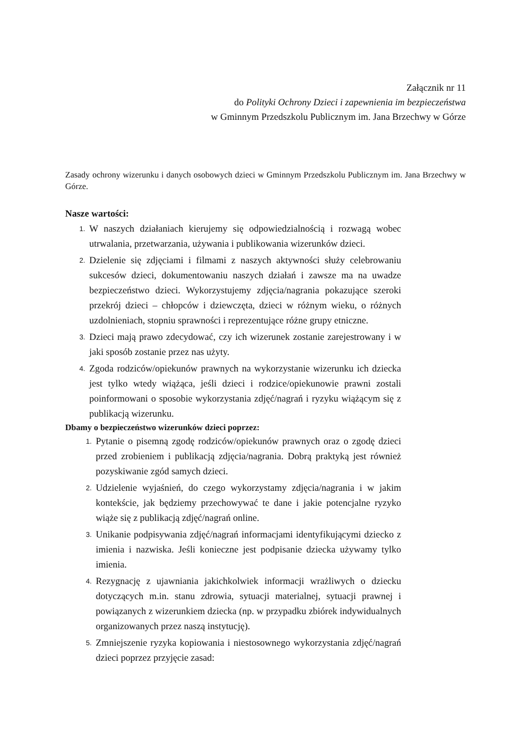Załącznik nr 11
do Polityki Ochrony Dzieci i zapewnienia im bezpieczeństwa
w Gminnym Przedszkolu Publicznym im. Jana Brzechwy w Górze
Zasady ochrony wizerunku i danych osobowych dzieci w Gminnym Przedszkolu Publicznym im. Jana Brzechwy w Górze.
Nasze wartości:
1. W naszych działaniach kierujemy się odpowiedzialnością i rozwagą wobec utrwalania, przetwarzania, używania i publikowania wizerunków dzieci.
2. Dzielenie się zdjęciami i filmami z naszych aktywności służy celebrowaniu sukcesów dzieci, dokumentowaniu naszych działań i zawsze ma na uwadze bezpieczeństwo dzieci. Wykorzystujemy zdjęcia/nagrania pokazujące szeroki przekrój dzieci – chłopców i dziewczęta, dzieci w różnym wieku, o różnych uzdolnieniach, stopniu sprawności i reprezentujące różne grupy etniczne.
3. Dzieci mają prawo zdecydować, czy ich wizerunek zostanie zarejestrowany i w jaki sposób zostanie przez nas użyty.
4. Zgoda rodziców/opiekunów prawnych na wykorzystanie wizerunku ich dziecka jest tylko wtedy wiążąca, jeśli dzieci i rodzice/opiekunowie prawni zostali poinformowani o sposobie wykorzystania zdjęć/nagrań i ryzyku wiążącym się z publikacją wizerunku.
Dbamy o bezpieczeństwo wizerunków dzieci poprzez:
1. Pytanie o pisemną zgodę rodziców/opiekunów prawnych oraz o zgodę dzieci przed zrobieniem i publikacją zdjęcia/nagrania. Dobrą praktyką jest również pozyskiwanie zgód samych dzieci.
2. Udzielenie wyjaśnień, do czego wykorzystamy zdjęcia/nagrania i w jakim kontekście, jak będziemy przechowywać te dane i jakie potencjalne ryzyko wiąże się z publikacją zdjęć/nagrań online.
3. Unikanie podpisywania zdjęć/nagrań informacjami identyfikującymi dziecko z imienia i nazwiska. Jeśli konieczne jest podpisanie dziecka używamy tylko imienia.
4. Rezygnację z ujawniania jakichkolwiek informacji wrażliwych o dziecku dotyczących m.in. stanu zdrowia, sytuacji materialnej, sytuacji prawnej i powiązanych z wizerunkiem dziecka (np. w przypadku zbiórek indywidualnych organizowanych przez naszą instytucję).
5. Zmniejszenie ryzyka kopiowania i niestosownego wykorzystania zdjęć/nagrań dzieci poprzez przyjęcie zasad: